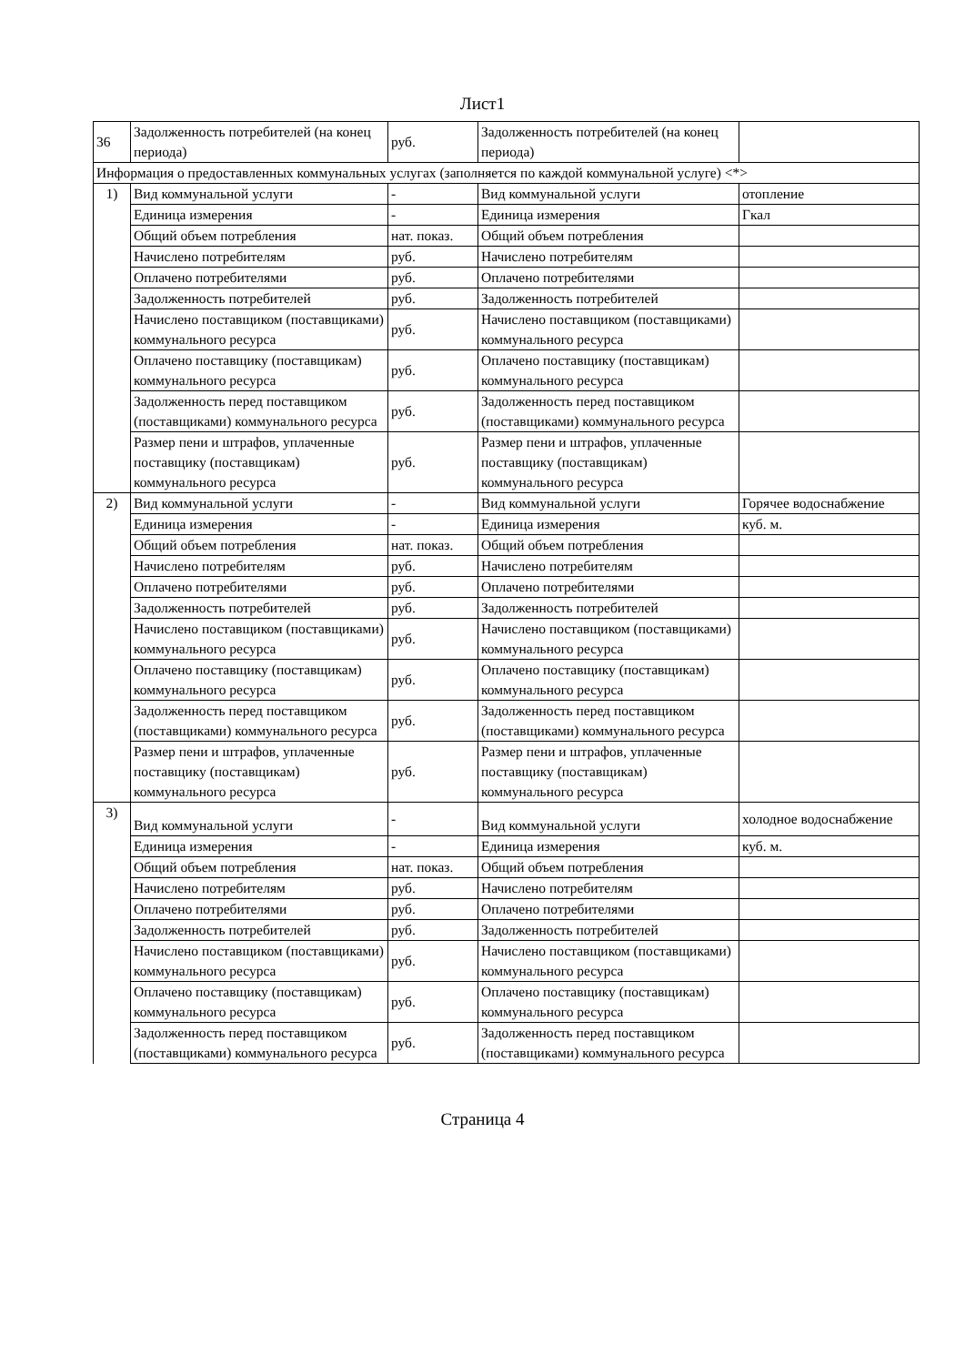Лист1
| 36 | Задолженность потребителей (на конец периода) | руб. | Задолженность потребителей (на конец периода) | |
| Информация о предоставленных коммунальных услугах (заполняется по каждой коммунальной услуге) <*> | | | | |
| 1) | Вид коммунальной услуги | - | Вид коммунальной услуги | отопление |
| | Единица измерения | - | Единица измерения | Гкал |
| | Общий объем потребления | нат. показ. | Общий объем потребления | |
| | Начислено потребителям | руб. | Начислено потребителям | |
| | Оплачено потребителями | руб. | Оплачено потребителями | |
| | Задолженность потребителей | руб. | Задолженность потребителей | |
| | Начислено поставщиком (поставщиками) коммунального ресурса | руб. | Начислено поставщиком (поставщиками) коммунального ресурса | |
| | Оплачено поставщику (поставщикам) коммунального ресурса | руб. | Оплачено поставщику (поставщикам) коммунального ресурса | |
| | Задолженность перед поставщиком (поставщиками) коммунального ресурса | руб. | Задолженность перед поставщиком (поставщиками) коммунального ресурса | |
| | Размер пени и штрафов, уплаченные поставщику (поставщикам) коммунального ресурса | руб. | Размер пени и штрафов, уплаченные поставщику (поставщикам) коммунального ресурса | |
| 2) | Вид коммунальной услуги | - | Вид коммунальной услуги | Горячее водоснабжение |
| | Единица измерения | - | Единица измерения | куб. м. |
| | Общий объем потребления | нат. показ. | Общий объем потребления | |
| | Начислено потребителям | руб. | Начислено потребителям | |
| | Оплачено потребителями | руб. | Оплачено потребителями | |
| | Задолженность потребителей | руб. | Задолженность потребителей | |
| | Начислено поставщиком (поставщиками) коммунального ресурса | руб. | Начислено поставщиком (поставщиками) коммунального ресурса | |
| | Оплачено поставщику (поставщикам) коммунального ресурса | руб. | Оплачено поставщику (поставщикам) коммунального ресурса | |
| | Задолженность перед поставщиком (поставщиками) коммунального ресурса | руб. | Задолженность перед поставщиком (поставщиками) коммунального ресурса | |
| | Размер пени и штрафов, уплаченные поставщику (поставщикам) коммунального ресурса | руб. | Размер пени и штрафов, уплаченные поставщику (поставщикам) коммунального ресурса | |
| 3) | Вид коммунальной услуги | - | Вид коммунальной услуги | холодное водоснабжение |
| | Единица измерения | - | Единица измерения | куб. м. |
| | Общий объем потребления | нат. показ. | Общий объем потребления | |
| | Начислено потребителям | руб. | Начислено потребителям | |
| | Оплачено потребителями | руб. | Оплачено потребителями | |
| | Задолженность потребителей | руб. | Задолженность потребителей | |
| | Начислено поставщиком (поставщиками) коммунального ресурса | руб. | Начислено поставщиком (поставщиками) коммунального ресурса | |
| | Оплачено поставщику (поставщикам) коммунального ресурса | руб. | Оплачено поставщику (поставщикам) коммунального ресурса | |
| | Задолженность перед поставщиком (поставщиками) коммунального ресурса | руб. | Задолженность перед поставщиком (поставщиками) коммунального ресурса | |
Страница 4